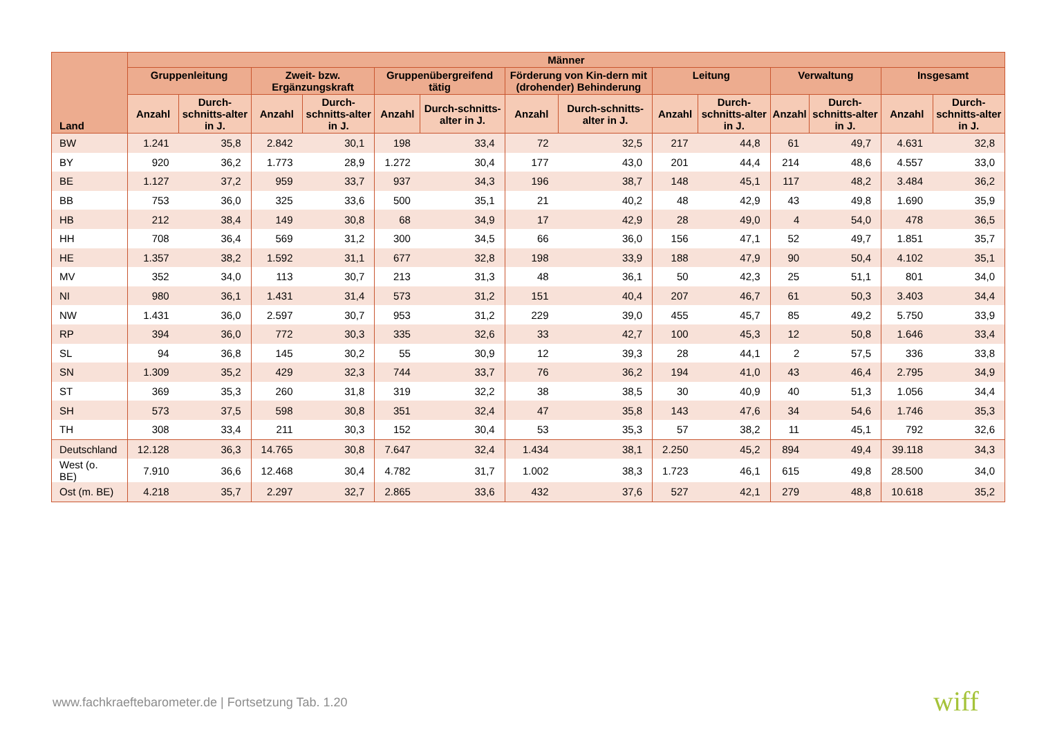| Land | Männer | | | | | | | | | | | | | |
| --- | --- | --- | --- | --- | --- | --- | --- | --- | --- | --- | --- | --- | --- | --- |
| | Gruppenleitung | | Zweit- bzw. Ergänzungskraft | | Gruppenübergreifend tätig | | Förderung von Kin-dern mit (drohender) Behinderung | | Leitung | | Verwaltung | | Insgesamt | |
| | Anzahl | Durch-schnitts-alter in J. | Anzahl | Durch-schnitts-alter in J. | Anzahl | Durch-schnitts-alter in J. | Anzahl | Durch-schnitts-alter in J. | Anzahl | Durch-schnitts-alter in J. | Anzahl | Durch-schnitts-alter in J. | Anzahl | Durch-schnitts-alter in J. |
| BW | 1.241 | 35,8 | 2.842 | 30,1 | 198 | 33,4 | 72 | 32,5 | 217 | 44,8 | 61 | 49,7 | 4.631 | 32,8 |
| BY | 920 | 36,2 | 1.773 | 28,9 | 1.272 | 30,4 | 177 | 43,0 | 201 | 44,4 | 214 | 48,6 | 4.557 | 33,0 |
| BE | 1.127 | 37,2 | 959 | 33,7 | 937 | 34,3 | 196 | 38,7 | 148 | 45,1 | 117 | 48,2 | 3.484 | 36,2 |
| BB | 753 | 36,0 | 325 | 33,6 | 500 | 35,1 | 21 | 40,2 | 48 | 42,9 | 43 | 49,8 | 1.690 | 35,9 |
| HB | 212 | 38,4 | 149 | 30,8 | 68 | 34,9 | 17 | 42,9 | 28 | 49,0 | 4 | 54,0 | 478 | 36,5 |
| HH | 708 | 36,4 | 569 | 31,2 | 300 | 34,5 | 66 | 36,0 | 156 | 47,1 | 52 | 49,7 | 1.851 | 35,7 |
| HE | 1.357 | 38,2 | 1.592 | 31,1 | 677 | 32,8 | 198 | 33,9 | 188 | 47,9 | 90 | 50,4 | 4.102 | 35,1 |
| MV | 352 | 34,0 | 113 | 30,7 | 213 | 31,3 | 48 | 36,1 | 50 | 42,3 | 25 | 51,1 | 801 | 34,0 |
| NI | 980 | 36,1 | 1.431 | 31,4 | 573 | 31,2 | 151 | 40,4 | 207 | 46,7 | 61 | 50,3 | 3.403 | 34,4 |
| NW | 1.431 | 36,0 | 2.597 | 30,7 | 953 | 31,2 | 229 | 39,0 | 455 | 45,7 | 85 | 49,2 | 5.750 | 33,9 |
| RP | 394 | 36,0 | 772 | 30,3 | 335 | 32,6 | 33 | 42,7 | 100 | 45,3 | 12 | 50,8 | 1.646 | 33,4 |
| SL | 94 | 36,8 | 145 | 30,2 | 55 | 30,9 | 12 | 39,3 | 28 | 44,1 | 2 | 57,5 | 336 | 33,8 |
| SN | 1.309 | 35,2 | 429 | 32,3 | 744 | 33,7 | 76 | 36,2 | 194 | 41,0 | 43 | 46,4 | 2.795 | 34,9 |
| ST | 369 | 35,3 | 260 | 31,8 | 319 | 32,2 | 38 | 38,5 | 30 | 40,9 | 40 | 51,3 | 1.056 | 34,4 |
| SH | 573 | 37,5 | 598 | 30,8 | 351 | 32,4 | 47 | 35,8 | 143 | 47,6 | 34 | 54,6 | 1.746 | 35,3 |
| TH | 308 | 33,4 | 211 | 30,3 | 152 | 30,4 | 53 | 35,3 | 57 | 38,2 | 11 | 45,1 | 792 | 32,6 |
| Deutschland | 12.128 | 36,3 | 14.765 | 30,8 | 7.647 | 32,4 | 1.434 | 38,1 | 2.250 | 45,2 | 894 | 49,4 | 39.118 | 34,3 |
| West (o. BE) | 7.910 | 36,6 | 12.468 | 30,4 | 4.782 | 31,7 | 1.002 | 38,3 | 1.723 | 46,1 | 615 | 49,8 | 28.500 | 34,0 |
| Ost (m. BE) | 4.218 | 35,7 | 2.297 | 32,7 | 2.865 | 33,6 | 432 | 37,6 | 527 | 42,1 | 279 | 48,8 | 10.618 | 35,2 |
www.fachkraeftebarometer.de | Fortsetzung Tab. 1.20
wiff